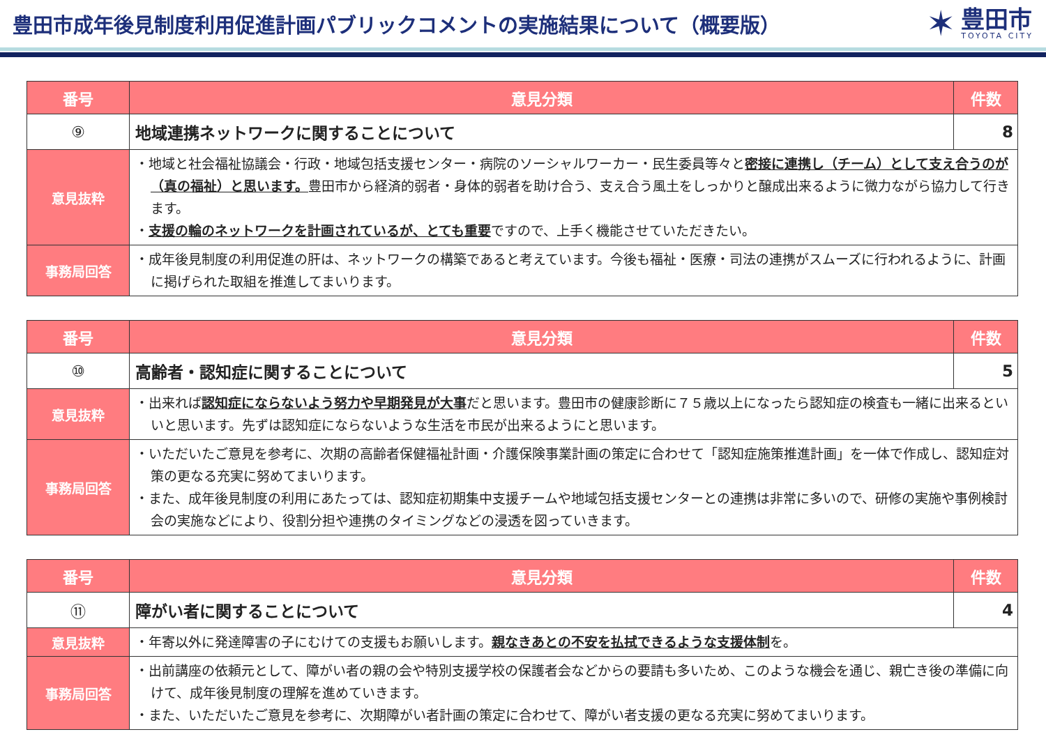豊田市成年後見制度利用促進計画パブリックコメントの実施結果について（概要版）
✶
豊田市
TOYOTA CITY
| 番号 | 意見分類 | 件数 |
| --- | --- | --- |
| ⑨ | 地域連携ネットワークに関することについて | 8 |
| 意見抜粋 | ・地域と社会福祉協議会・行政・地域包括支援センター・病院のソーシャルワーカー・民生委員等々と 密接に連携し（チーム）として支え合うのが（真の福祉）と思います。 豊田市から経済的弱者・身体的弱者を助け合う、支え合う風土をしっかりと醸成出来るように微力ながら協力して行きます。 ・ 支援の輪のネットワークを計画されているが、とても重要 ですので、上手く機能させていただきたい。 | |
| 事務局回答 | ・成年後見制度の利用促進の肝は、ネットワークの構築であると考えています。今後も福祉・医療・司法の連携がスムーズに行われるように、計画に掲げられた取組を推進してまいります。 | |
| 番号 | 意見分類 | 件数 |
| --- | --- | --- |
| ⑩ | 高齢者・認知症に関することについて | 5 |
| 意見抜粋 | ・出来れば 認知症にならないよう努力や早期発見が大事 だと思います。豊田市の健康診断に７５歳以上になったら認知症の検査も一緒に出来るといいと思います。先ずは認知症にならないような生活を市民が出来るようにと思います。 | |
| 事務局回答 | ・いただいたご意見を参考に、次期の高齢者保健福祉計画・介護保険事業計画の策定に合わせて「認知症施策推進計画」を一体で作成し、認知症対策の更なる充実に努めてまいります。 ・また、成年後見制度の利用にあたっては、認知症初期集中支援チームや地域包括支援センターとの連携は非常に多いので、研修の実施や事例検討会の実施などにより、役割分担や連携のタイミングなどの浸透を図っていきます。 | |
| 番号 | 意見分類 | 件数 |
| --- | --- | --- |
| ⑪ | 障がい者に関することについて | 4 |
| 意見抜粋 | ・年寄以外に発達障害の子にむけての支援もお願いします。 親なきあとの不安を払拭できるような支援体制 を。 | |
| 事務局回答 | ・出前講座の依頼元として、障がい者の親の会や特別支援学校の保護者会などからの要請も多いため、このような機会を通じ、親亡き後の準備に向けて、成年後見制度の理解を進めていきます。 ・また、いただいたご意見を参考に、次期障がい者計画の策定に合わせて、障がい者支援の更なる充実に努めてまいります。 | |